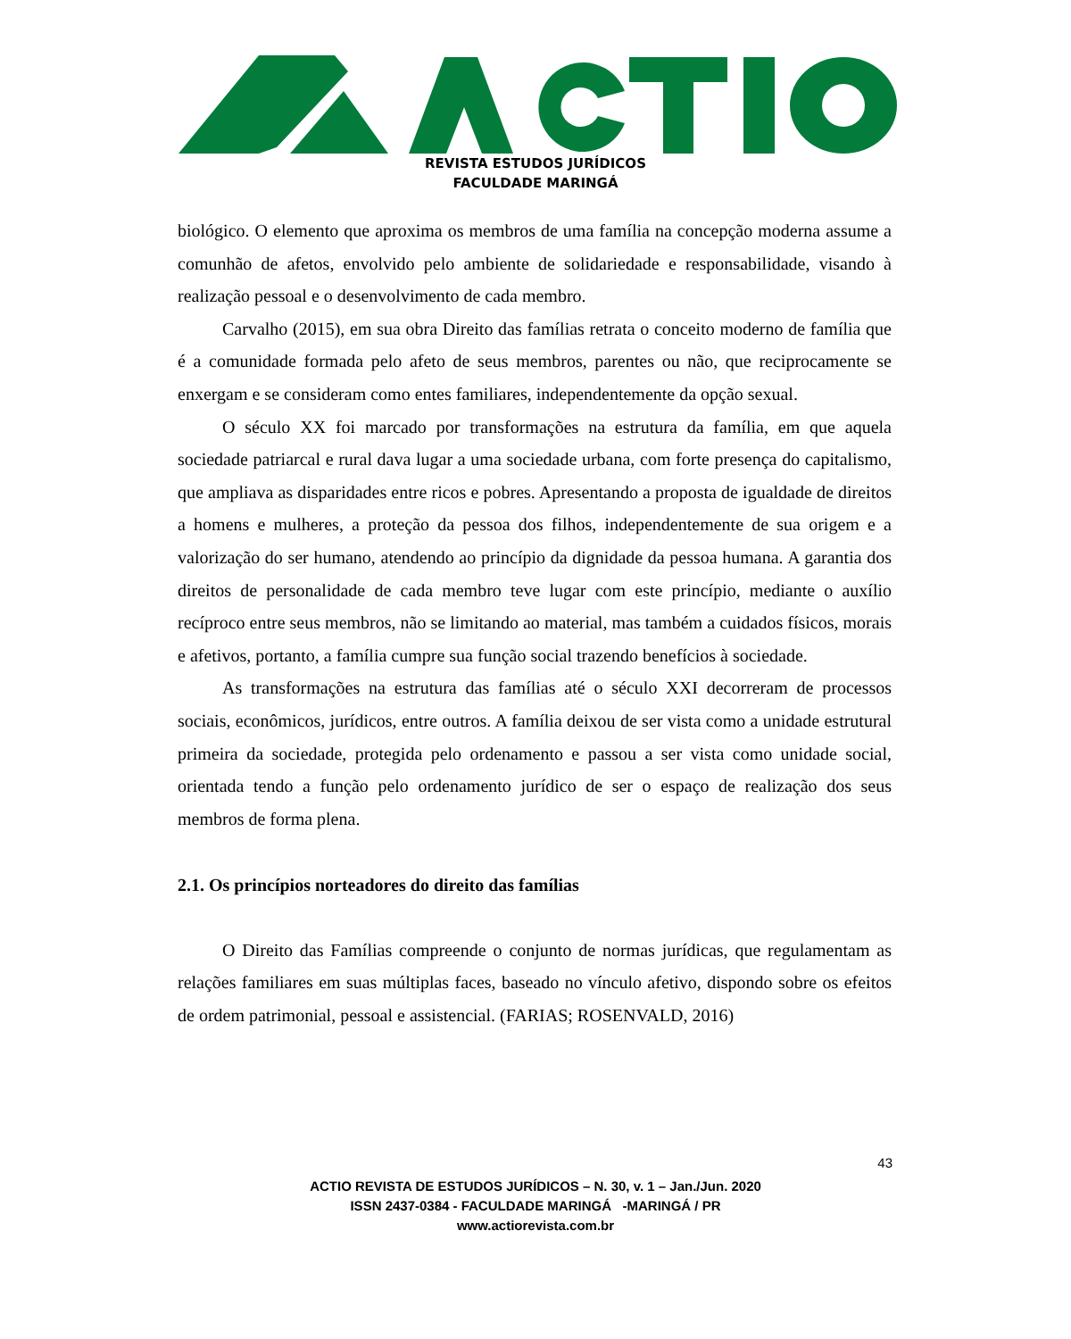REVISTA ESTUDOS JURÍDICOS
FACULDADE MARINGÁ
biológico. O elemento que aproxima os membros de uma família na concepção moderna assume a comunhão de afetos, envolvido pelo ambiente de solidariedade e responsabilidade, visando à realização pessoal e o desenvolvimento de cada membro.
Carvalho (2015), em sua obra Direito das famílias retrata o conceito moderno de família que é a comunidade formada pelo afeto de seus membros, parentes ou não, que reciprocamente se enxergam e se consideram como entes familiares, independentemente da opção sexual.
O século XX foi marcado por transformações na estrutura da família, em que aquela sociedade patriarcal e rural dava lugar a uma sociedade urbana, com forte presença do capitalismo, que ampliava as disparidades entre ricos e pobres. Apresentando a proposta de igualdade de direitos a homens e mulheres, a proteção da pessoa dos filhos, independentemente de sua origem e a valorização do ser humano, atendendo ao princípio da dignidade da pessoa humana. A garantia dos direitos de personalidade de cada membro teve lugar com este princípio, mediante o auxílio recíproco entre seus membros, não se limitando ao material, mas também a cuidados físicos, morais e afetivos, portanto, a família cumpre sua função social trazendo benefícios à sociedade.
As transformações na estrutura das famílias até o século XXI decorreram de processos sociais, econômicos, jurídicos, entre outros. A família deixou de ser vista como a unidade estrutural primeira da sociedade, protegida pelo ordenamento e passou a ser vista como unidade social, orientada tendo a função pelo ordenamento jurídico de ser o espaço de realização dos seus membros de forma plena.
2.1. Os princípios norteadores do direito das famílias
O Direito das Famílias compreende o conjunto de normas jurídicas, que regulamentam as relações familiares em suas múltiplas faces, baseado no vínculo afetivo, dispondo sobre os efeitos de ordem patrimonial, pessoal e assistencial. (FARIAS; ROSENVALD, 2016)
43
ACTIO REVISTA DE ESTUDOS JURÍDICOS – N. 30, v. 1 – Jan./Jun. 2020
ISSN 2437-0384 - FACULDADE MARINGÁ -MARINGÁ / PR
www.actiorevista.com.br